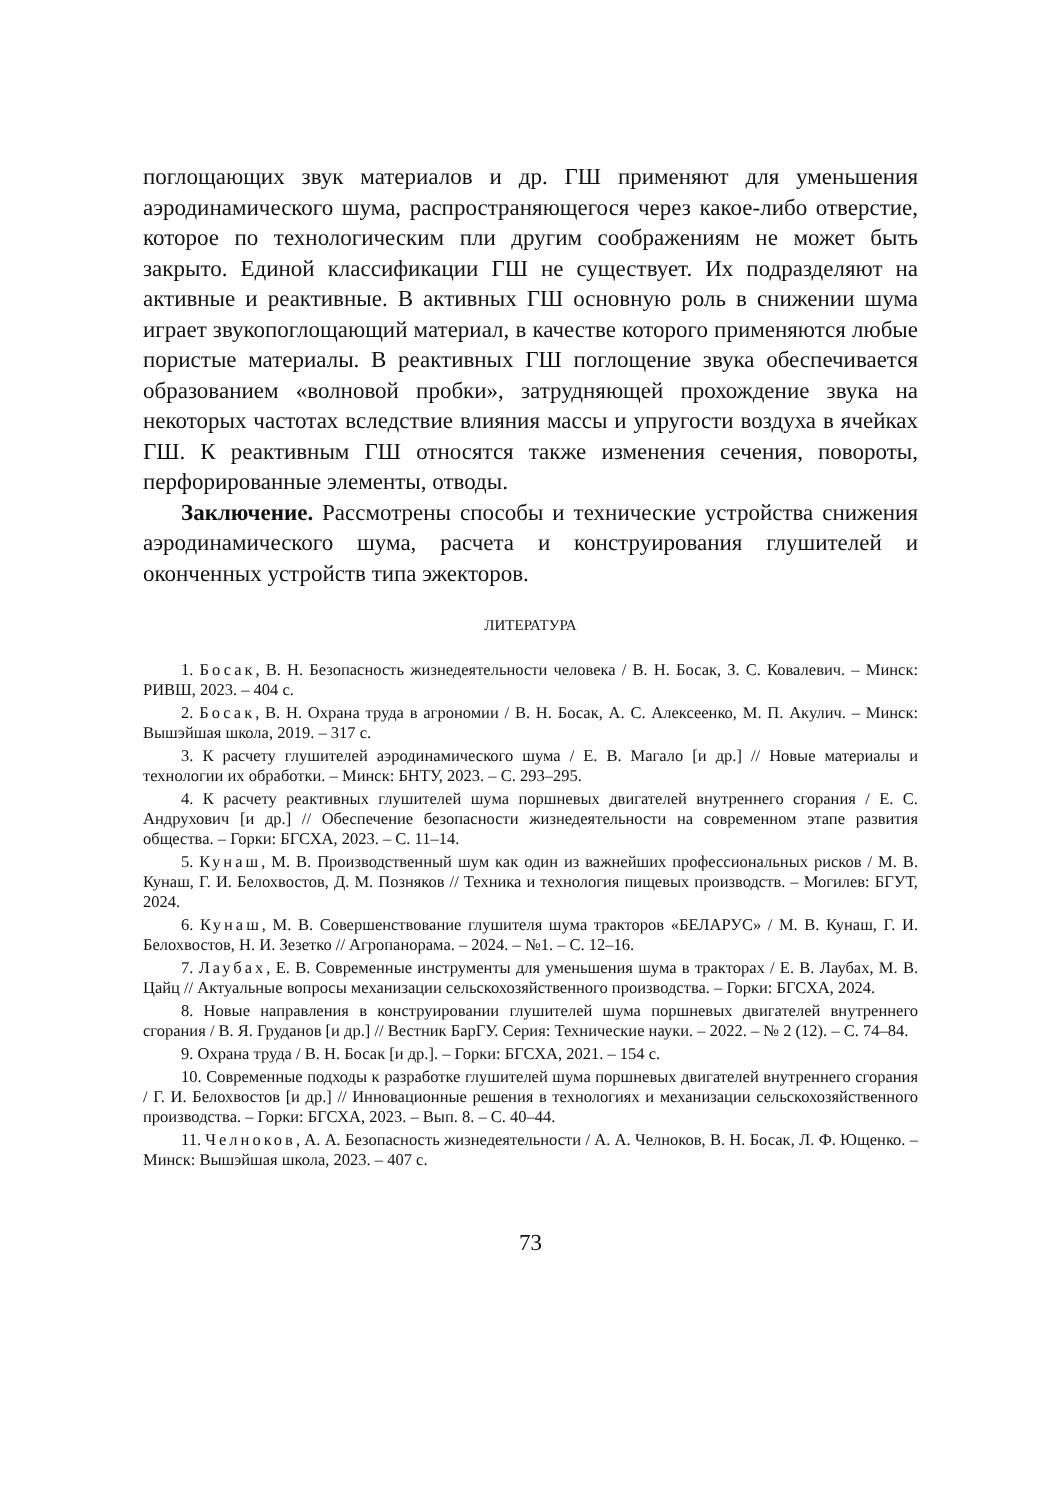поглощающих звук материалов и др. ГШ применяют для уменьшения аэродинамического шума, распространяющегося через какое-либо отверстие, которое по технологическим пли другим соображениям не может быть закрыто. Единой классификации ГШ не существует. Их подразделяют на активные и реактивные. В активных ГШ основную роль в снижении шума играет звукопоглощающий материал, в качестве которого применяются любые пористые материалы. В реактивных ГШ поглощение звука обеспечивается образованием «волновой пробки», затрудняющей прохождение звука на некоторых частотах вследствие влияния массы и упругости воздуха в ячейках ГШ. К реактивным ГШ относятся также изменения сечения, повороты, перфорированные элементы, отводы.
Заключение. Рассмотрены способы и технические устройства снижения аэродинамического шума, расчета и конструирования глушителей и оконченных устройств типа эжекторов.
ЛИТЕРАТУРА
1. Босак, В. Н. Безопасность жизнедеятельности человека / В. Н. Босак, З. С. Ковалевич. – Минск: РИВШ, 2023. – 404 с.
2. Босак, В. Н. Охрана труда в агрономии / В. Н. Босак, А. С. Алексеенко, М. П. Акулич. – Минск: Вышэйшая школа, 2019. – 317 с.
3. К расчету глушителей аэродинамического шума / Е. В. Магало [и др.] // Новые материалы и технологии их обработки. – Минск: БНТУ, 2023. – С. 293–295.
4. К расчету реактивных глушителей шума поршневых двигателей внутреннего сгорания / Е. С. Андрухович [и др.] // Обеспечение безопасности жизнедеятельности на современном этапе развития общества. – Горки: БГСХА, 2023. – С. 11–14.
5. Кунаш, М. В. Производственный шум как один из важнейших профессиональных рисков / М. В. Кунаш, Г. И. Белохвостов, Д. М. Позняков // Техника и технология пищевых производств. – Могилев: БГУТ, 2024.
6. Кунаш, М. В. Совершенствование глушителя шума тракторов «БЕЛАРУС» / М. В. Кунаш, Г. И. Белохвостов, Н. И. Зезетко // Агропанорама. – 2024. – №1. – С. 12–16.
7. Лаубах, Е. В. Современные инструменты для уменьшения шума в тракторах / Е. В. Лаубах, М. В. Цайц // Актуальные вопросы механизации сельскохозяйственного производства. – Горки: БГСХА, 2024.
8. Новые направления в конструировании глушителей шума поршневых двигателей внутреннего сгорания / В. Я. Груданов [и др.] // Вестник БарГУ. Серия: Технические науки. – 2022. – № 2 (12). – С. 74–84.
9. Охрана труда / В. Н. Босак [и др.]. – Горки: БГСХА, 2021. – 154 с.
10. Современные подходы к разработке глушителей шума поршневых двигателей внутреннего сгорания / Г. И. Белохвостов [и др.] // Инновационные решения в технологиях и механизации сельскохозяйственного производства. – Горки: БГСХА, 2023. – Вып. 8. – С. 40–44.
11. Челноков, А. А. Безопасность жизнедеятельности / А. А. Челноков, В. Н. Босак, Л. Ф. Ющенко. – Минск: Вышэйшая школа, 2023. – 407 с.
73